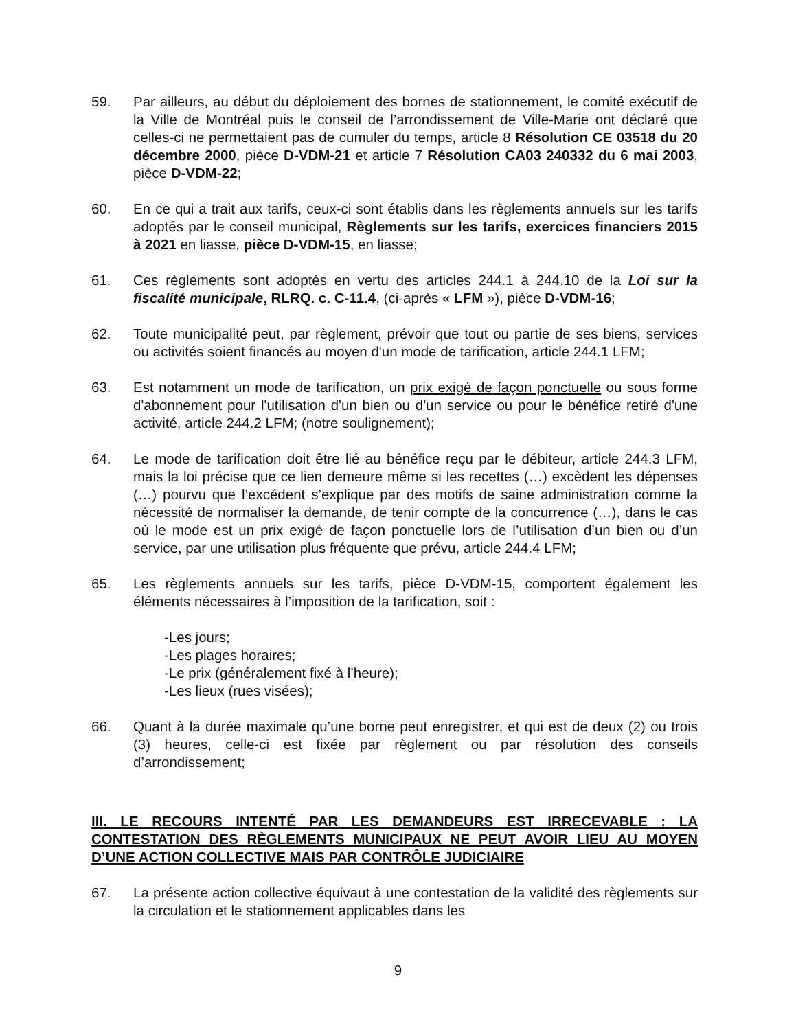59. Par ailleurs, au début du déploiement des bornes de stationnement, le comité exécutif de la Ville de Montréal puis le conseil de l’arrondissement de Ville-Marie ont déclaré que celles-ci ne permettaient pas de cumuler du temps, article 8 Résolution CE 03518 du 20 décembre 2000, pièce D-VDM-21 et article 7 Résolution CA03 240332 du 6 mai 2003, pièce D-VDM-22;
60. En ce qui a trait aux tarifs, ceux-ci sont établis dans les règlements annuels sur les tarifs adoptés par le conseil municipal, Règlements sur les tarifs, exercices financiers 2015 à 2021 en liasse, pièce D-VDM-15, en liasse;
61. Ces règlements sont adoptés en vertu des articles 244.1 à 244.10 de la Loi sur la fiscalité municipale, RLRQ. c. C-11.4, (ci-après « LFM »), pièce D-VDM-16;
62. Toute municipalité peut, par règlement, prévoir que tout ou partie de ses biens, services ou activités soient financés au moyen d'un mode de tarification, article 244.1 LFM;
63. Est notamment un mode de tarification, un prix exigé de façon ponctuelle ou sous forme d'abonnement pour l'utilisation d'un bien ou d'un service ou pour le bénéfice retiré d'une activité, article 244.2 LFM; (notre soulignement);
64. Le mode de tarification doit être lié au bénéfice reçu par le débiteur, article 244.3 LFM, mais la loi précise que ce lien demeure même si les recettes (…) excèdent les dépenses (…) pourvu que l’excédent s’explique par des motifs de saine administration comme la nécessité de normaliser la demande, de tenir compte de la concurrence (…), dans le cas où le mode est un prix exigé de façon ponctuelle lors de l’utilisation d’un bien ou d’un service, par une utilisation plus fréquente que prévu, article 244.4 LFM;
65. Les règlements annuels sur les tarifs, pièce D-VDM-15, comportent également les éléments nécessaires à l’imposition de la tarification, soit :
-Les jours;
-Les plages horaires;
-Le prix (généralement fixé à l’heure);
-Les lieux (rues visées);
66. Quant à la durée maximale qu’une borne peut enregistrer, et qui est de deux (2) ou trois (3) heures, celle-ci est fixée par règlement ou par résolution des conseils d’arrondissement;
III. LE RECOURS INTENTÉ PAR LES DEMANDEURS EST IRRECEVABLE : LA CONTESTATION DES RÈGLEMENTS MUNICIPAUX NE PEUT AVOIR LIEU AU MOYEN D’UNE ACTION COLLECTIVE MAIS PAR CONTRÔLE JUDICIAIRE
67. La présente action collective équivaut à une contestation de la validité des règlements sur la circulation et le stationnement applicables dans les
9